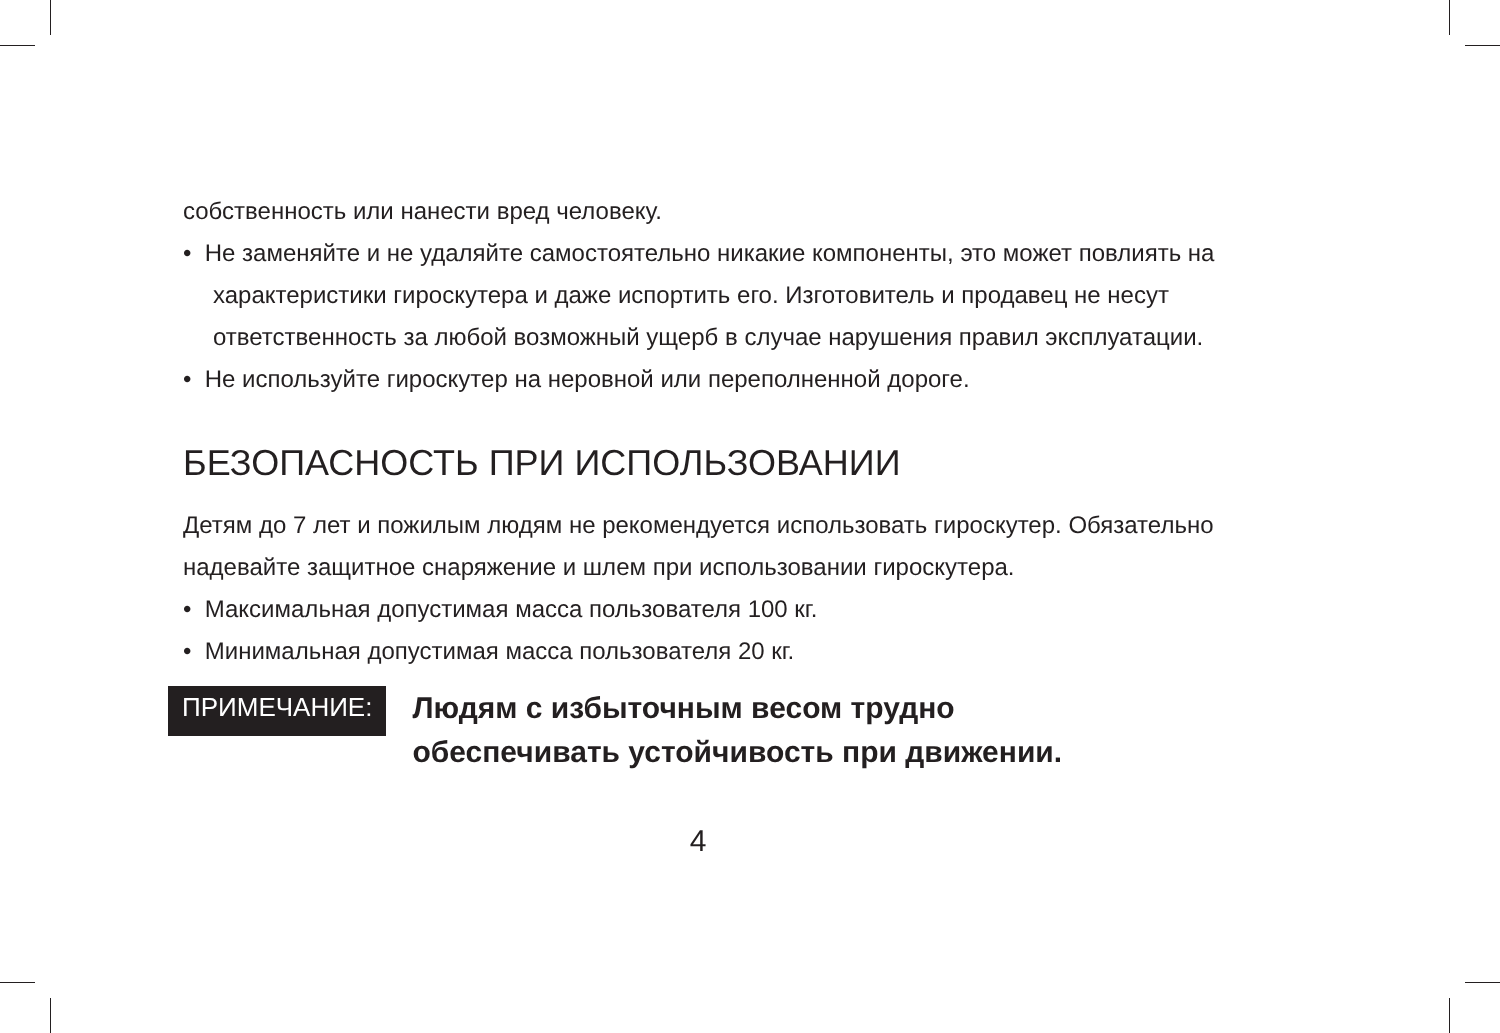собственность или нанести вред человеку.
• Не заменяйте и не удаляйте самостоятельно никакие компоненты, это может повлиять на характеристики гироскутера и даже испортить его. Изготовитель и продавец не несут ответственность за любой возможный ущерб в случае нарушения правил эксплуатации.
• Не используйте гироскутер на неровной или переполненной дороге.
БЕЗОПАСНОСТЬ ПРИ ИСПОЛЬЗОВАНИИ
Детям до 7 лет и пожилым людям не рекомендуется использовать гироскутер. Обязательно надевайте защитное снаряжение и шлем при использовании гироскутера.
• Максимальная допустимая масса пользователя 100 кг.
• Минимальная допустимая масса пользователя 20 кг.
ПРИМЕЧАНИЕ:
Людям с избыточным весом трудно
обеспечивать устойчивость при движении.
4